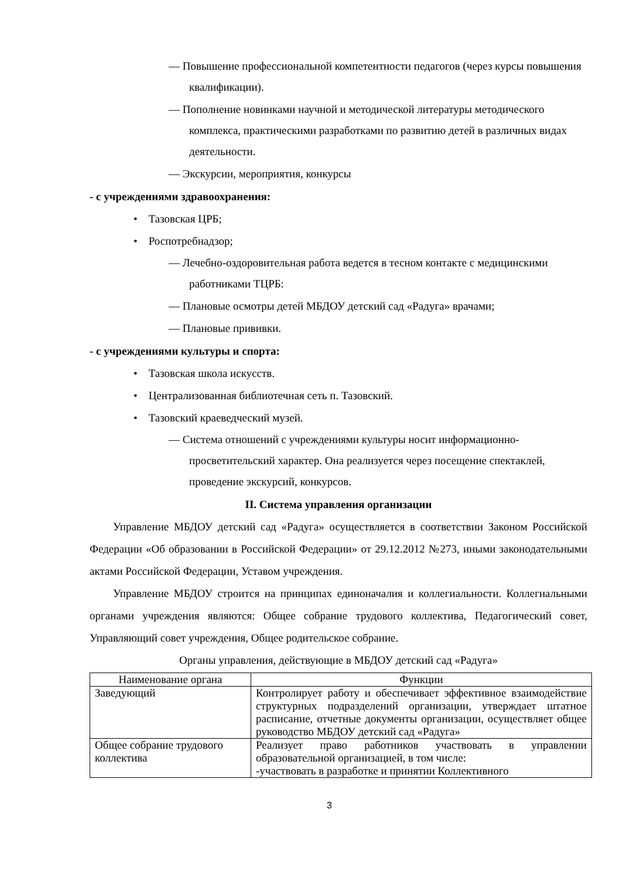— Повышение профессиональной компетентности педагогов (через курсы повышения квалификации).
— Пополнение новинками научной и методической литературы методического комплекса, практическими разработками по развитию детей в различных видах деятельности.
— Экскурсии, мероприятия, конкурсы
- с учреждениями здравоохранения:
• Тазовская ЦРБ;
• Роспотребнадзор;
— Лечебно-оздоровительная работа ведется в тесном контакте с медицинскими работниками ТЦРБ:
— Плановые осмотры детей МБДОУ детский сад «Радуга» врачами;
— Плановые прививки.
- с учреждениями культуры и спорта:
• Тазовская школа искусств.
• Централизованная библиотечная сеть п. Тазовский.
• Тазовский краеведческий музей.
— Система отношений с учреждениями культуры носит информационно-просветительский характер. Она реализуется через посещение спектаклей, проведение экскурсий, конкурсов.
II. Система управления организации
Управление МБДОУ детский сад «Радуга» осуществляется в соответствии Законом Российской Федерации «Об образовании в Российской Федерации» от 29.12.2012 №273, иными законодательными актами Российской Федерации, Уставом учреждения.
Управление МБДОУ строится на принципах единоначалия и коллегиальности. Коллегиальными органами учреждения являются: Общее собрание трудового коллектива, Педагогический совет, Управляющий совет учреждения, Общее родительское собрание.
Органы управления, действующие в МБДОУ детский сад «Радуга»
| Наименование органа | Функции |
| --- | --- |
| Заведующий | Контролирует работу и обеспечивает эффективное взаимодействие структурных подразделений организации, утверждает штатное расписание, отчетные документы организации, осуществляет общее руководство МБДОУ детский сад «Радуга» |
| Общее собрание трудового коллектива | Реализует право работников участвовать в управлении образовательной организацией, в том числе: -участвовать в разработке и принятии Коллективного |
3